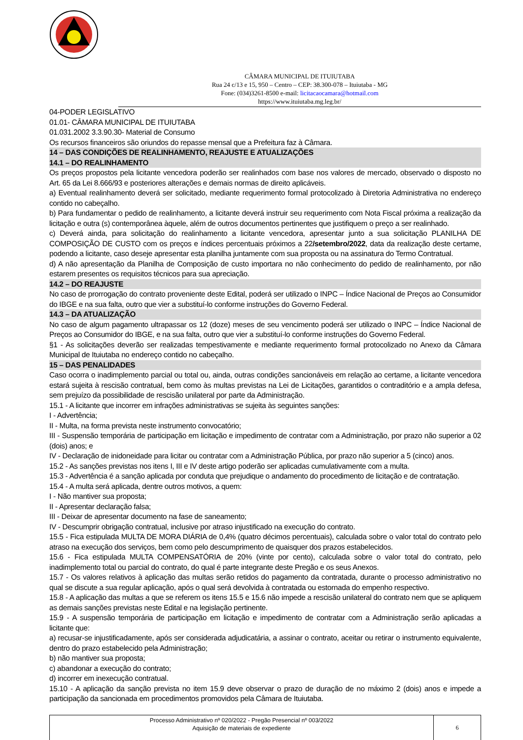CÂMARA MUNICIPAL DE ITUIUTABA
Rua 24 c/13 e 15, 950 – Centro – CEP: 38.300-078 – Ituiutaba - MG
Fone: (034)3261-8500 e-mail: licitacaocamara@hotmail.com
https://www.ituiutaba.mg.leg.br/
04-PODER LEGISLATIVO
01.01- CÂMARA MUNICIPAL DE ITUIUTABA
01.031.2002 3.3.90.30- Material de Consumo
Os recursos financeiros são oriundos do repasse mensal que a Prefeitura faz à Câmara.
14 – DAS CONDIÇÕES DE REALINHAMENTO, REAJUSTE E ATUALIZAÇÕES
14.1 – DO REALINHAMENTO
Os preços propostos pela licitante vencedora poderão ser realinhados com base nos valores de mercado, observado o disposto no Art. 65 da Lei 8.666/93 e posteriores alterações e demais normas de direito aplicáveis.
a) Eventual realinhamento deverá ser solicitado, mediante requerimento formal protocolizado à Diretoria Administrativa no endereço contido no cabeçalho.
b) Para fundamentar o pedido de realinhamento, a licitante deverá instruir seu requerimento com Nota Fiscal próxima a realização da licitação e outra (s) contemporânea àquele, além de outros documentos pertinentes que justifiquem o preço a ser realinhado.
c) Deverá ainda, para solicitação do realinhamento a licitante vencedora, apresentar junto a sua solicitação PLANILHA DE COMPOSIÇÃO DE CUSTO com os preços e índices percentuais próximos a 22/setembro/2022, data da realização deste certame, podendo a licitante, caso deseje apresentar esta planilha juntamente com sua proposta ou na assinatura do Termo Contratual.
d) A não apresentação da Planilha de Composição de custo importara no não conhecimento do pedido de realinhamento, por não estarem presentes os requisitos técnicos para sua apreciação.
14.2 – DO REAJUSTE
No caso de prorrogação do contrato proveniente deste Edital, poderá ser utilizado o INPC – Índice Nacional de Preços ao Consumidor do IBGE e na sua falta, outro que vier a substituí-lo conforme instruções do Governo Federal.
14.3 – DA ATUALIZAÇÃO
No caso de algum pagamento ultrapassar os 12 (doze) meses de seu vencimento poderá ser utilizado o INPC – Índice Nacional de Preços ao Consumidor do IBGE, e na sua falta, outro que vier a substituí-lo conforme instruções do Governo Federal.
§1 - As solicitações deverão ser realizadas tempestivamente e mediante requerimento formal protocolizado no Anexo da Câmara Municipal de Ituiutaba no endereço contido no cabeçalho.
15 – DAS PENALIDADES
Caso ocorra o inadimplemento parcial ou total ou, ainda, outras condições sancionáveis em relação ao certame, a licitante vencedora estará sujeita à rescisão contratual, bem como às multas previstas na Lei de Licitações, garantidos o contraditório e a ampla defesa, sem prejuízo da possibilidade de rescisão unilateral por parte da Administração.
15.1 - A licitante que incorrer em infrações administrativas se sujeita às seguintes sanções:
I - Advertência;
II - Multa, na forma prevista neste instrumento convocatório;
III - Suspensão temporária de participação em licitação e impedimento de contratar com a Administração, por prazo não superior a 02 (dois) anos; e
IV - Declaração de inidoneidade para licitar ou contratar com a Administração Pública, por prazo não superior a 5 (cinco) anos.
15.2 - As sanções previstas nos itens I, III e IV deste artigo poderão ser aplicadas cumulativamente com a multa.
15.3 - Advertência é a sanção aplicada por conduta que prejudique o andamento do procedimento de licitação e de contratação.
15.4 - A multa será aplicada, dentre outros motivos, a quem:
I - Não mantiver sua proposta;
II - Apresentar declaração falsa;
III - Deixar de apresentar documento na fase de saneamento;
IV - Descumprir obrigação contratual, inclusive por atraso injustificado na execução do contrato.
15.5 - Fica estipulada MULTA DE MORA DIÁRIA de 0,4% (quatro décimos percentuais), calculada sobre o valor total do contrato pelo atraso na execução dos serviços, bem como pelo descumprimento de quaisquer dos prazos estabelecidos.
15.6 - Fica estipulada MULTA COMPENSATÓRIA de 20% (vinte por cento), calculada sobre o valor total do contrato, pelo inadimplemento total ou parcial do contrato, do qual é parte integrante deste Pregão e os seus Anexos.
15.7 - Os valores relativos à aplicação das multas serão retidos do pagamento da contratada, durante o processo administrativo no qual se discute a sua regular aplicação, após o qual será devolvida à contratada ou estornada do empenho respectivo.
15.8 - A aplicação das multas a que se referem os itens 15.5 e 15.6 não impede a rescisão unilateral do contrato nem que se apliquem as demais sanções previstas neste Edital e na legislação pertinente.
15.9 - A suspensão temporária de participação em licitação e impedimento de contratar com a Administração serão aplicadas a licitante que:
a) recusar-se injustificadamente, após ser considerada adjudicatária, a assinar o contrato, aceitar ou retirar o instrumento equivalente, dentro do prazo estabelecido pela Administração;
b) não mantiver sua proposta;
c) abandonar a execução do contrato;
d) incorrer em inexecução contratual.
15.10 - A aplicação da sanção prevista no item 15.9 deve observar o prazo de duração de no máximo 2 (dois) anos e impede a participação da sancionada em procedimentos promovidos pela Câmara de Ituiutaba.
Processo Administrativo nº 020/2022 - Pregão Presencial nº 003/2022
Aquisição de materiais de expediente
6